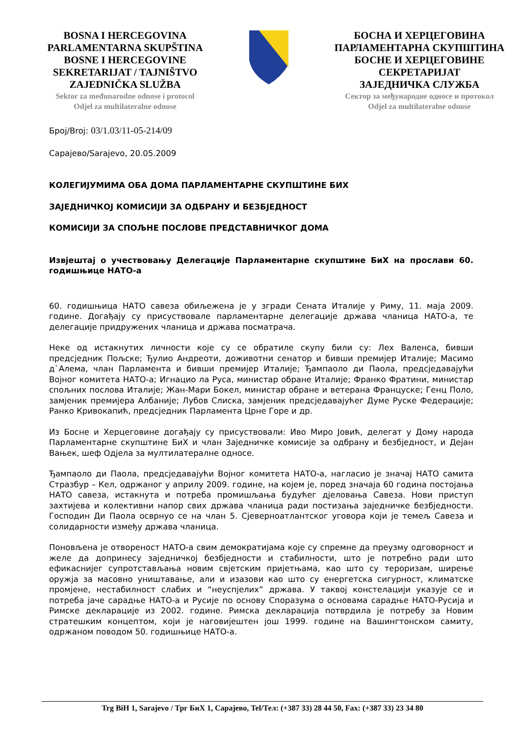BOSNA I HERCEGOVINA
PARLAMENTARNA SKUPŠTINA
BOSNE I HERCEGOVINE
SEKRETARIJAT / TAJNIŠTVO
ZAJEDNIČKA SLUŽBA
Sektor za međunarodne odnose i protocol
Odjel za multilateralne odnose
БОСНА И ХЕРЦЕГОВИНА
ПАРЛАМЕНТАРНА СКУПШТИНА
БОСНЕ И ХЕРЦЕГОВИНЕ
СЕКРЕТАРИЈАТ
ЗАЈЕДНИЧКА СЛУЖБА
Сектор за међународне односе и протокол
Odjel za multilateralne odnose
Број/Broj: 03/1.03/11-05-214/09
Сарајево/Sarajevo, 20.05.2009
КОЛЕГИЈУМИМА ОБА ДОМА ПАРЛАМЕНТАРНЕ СКУПШТИНЕ БИХ
ЗАЈЕДНИЧКОЈ КОМИСИЈИ ЗА ОДБРАНУ И БЕЗБЈЕДНОСТ
КОМИСИЈИ ЗА СПОЉНЕ ПОСЛОВЕ ПРЕДСТАВНИЧКОГ ДОМА
Извјештај о учествовању Делегације Парламентарне скупштине БиХ на прослави 60. годишњице НАТО-а
60. годишњица НАТО савеза обиљежена је у згради Сената Италије у Риму, 11. маја 2009. године. Догађају су присуствовале парламентарне делегације држава чланица НАТО-а, те делегације придружених чланица и држава посматрача.
Неке од истакнутих личности које су се обратиле скупу били су: Лех Валенса, бивши предсједник Пољске; Ђулио Андреоти, доживотни сенатор и бивши премијер Италије; Масимо д`Алема, члан Парламента и бивши премијер Италије; Ђампаоло ди Паола, предсједавајући Војног комитета НАТО-а; Игнацио ла Руса, министар обране Италије; Франко Фратини, министар спољних послова Италије; Жан-Мари Бокел, министар обране и ветерана Француске; Генц Поло, замјеник премијера Албаније; Лубов Слиска, замјеник предсједавајућег Думе Руске Федерације; Ранко Кривокапић, предсједник Парламента Црне Горе и др.
Из Босне и Херцеговине догађају су присуствовали: Иво Миро Јовић, делегат у Дому народа Парламентарне скупштине БиХ и члан Заједничке комисије за одбрану и безбједност, и Дејан Вањек, шеф Одјела за мултилатералне односе.
Ђампаоло ди Паола, предсједавајући Војног комитета НАТО-а, нагласио је значај НАТО самита Стразбур – Кел, одржаног у априлу 2009. године, на којем је, поред значаја 60 година постојања НАТО савеза, истакнута и потреба промишљања будућег дјеловања Савеза. Нови приступ захтијева и колективни напор свих држава чланица ради постизања заједничке безбједности. Господин Ди Паола осврнуо се на члан 5. Сјеверноатлантског уговора који је темељ Савеза и солидарности између држава чланица.
Поновљена је отвореност НАТО-а свим демократијама које су спремне да преузму одговорност и желе да допринесу заједничкој безбједности и стабилности, што је потребно ради што ефикаснијег супротстављања новим свјетским пријетњама, као што су тероризам, ширење оружја за масовно уништавање, али и изазови као што су енергетска сигурност, климатске промјене, нестабилност слабих и “неуспјелих” држава. У таквој констелацији указује се и потреба јаче сарадње НАТО-а и Русије по основу Споразума о основама сарадње НАТО-Русија и Римске декларације из 2002. године. Римска декларација потврдила је потребу за Новим стратешким концептом, који је наговијештен још 1999. године на Вашингтонском самиту, одржаном поводом 50. годишњице НАТО-а.
Trg BiH 1, Sarajevo / Трг БиХ 1, Сарајево, Tel/Тел: (+387 33) 28 44 50, Fax: (+387 33) 23 34 80